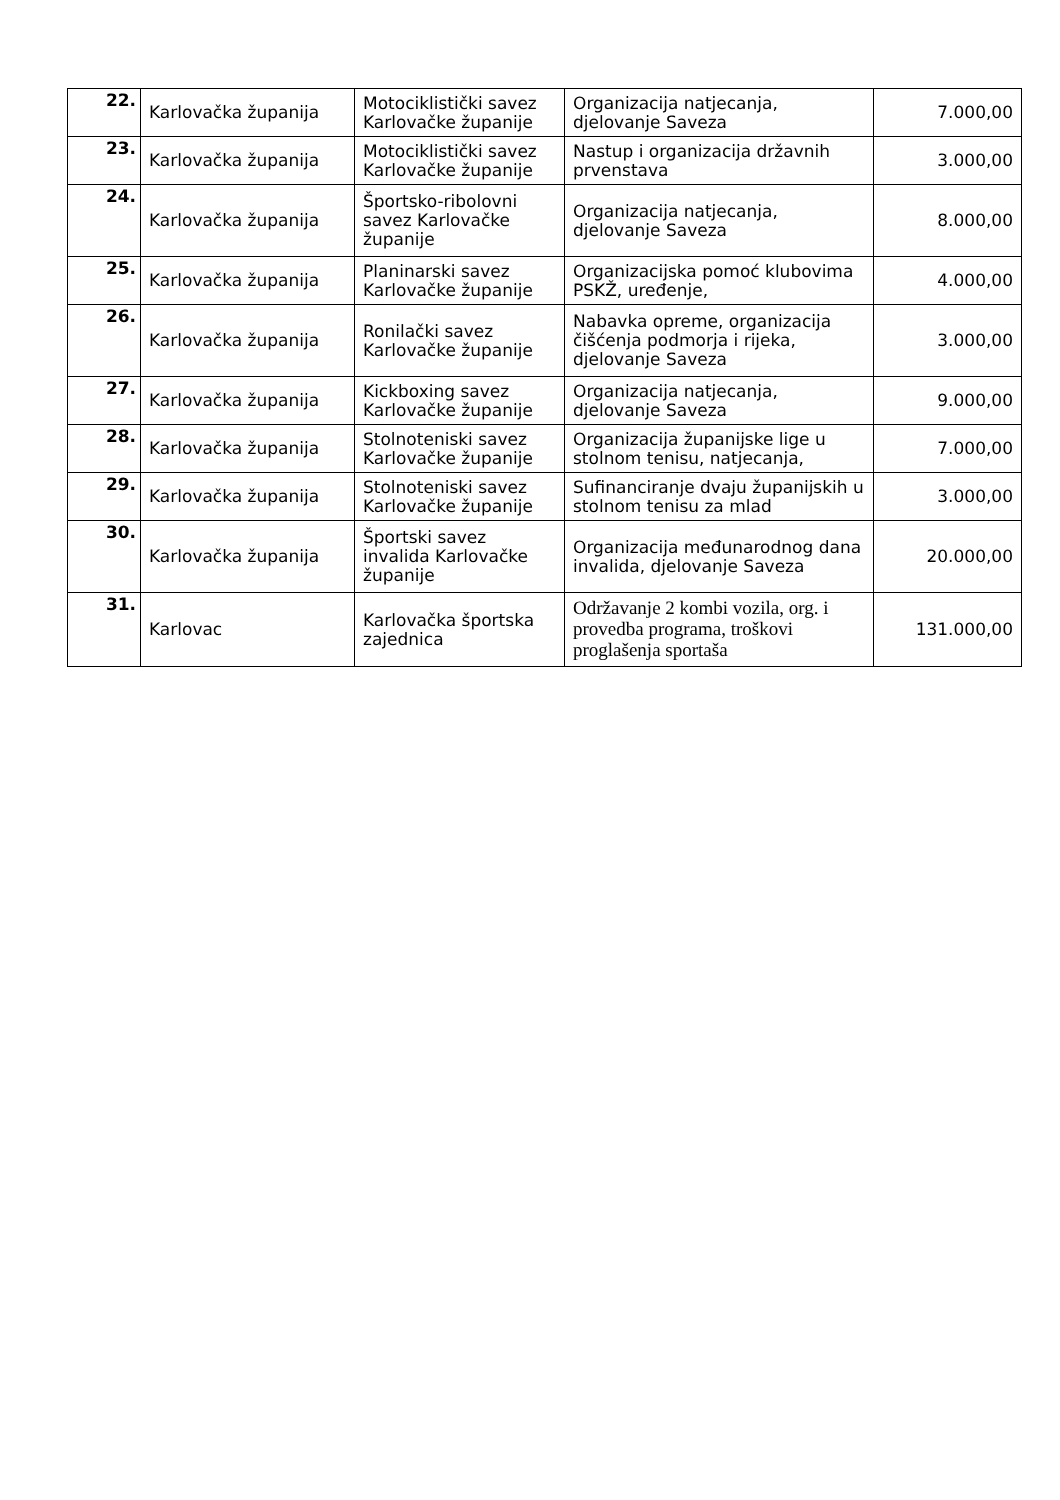| 22. | Karlovačka županija | Motociklistički savez Karlovačke županije | Organizacija natjecanja, djelovanje Saveza | 7.000,00 |
| 23. | Karlovačka županija | Motociklistički savez Karlovačke županije | Nastup i organizacija državnih prvenstava | 3.000,00 |
| 24. | Karlovačka županija | Športsko-ribolovni savez Karlovačke županije | Organizacija natjecanja, djelovanje Saveza | 8.000,00 |
| 25. | Karlovačka županija | Planinarski savez Karlovačke županije | Organizacijska pomoć klubovima PSKŽ, uređenje, | 4.000,00 |
| 26. | Karlovačka županija | Ronilački savez Karlovačke županije | Nabavka opreme, organizacija čišćenja podmorja i rijeka, djelovanje Saveza | 3.000,00 |
| 27. | Karlovačka županija | Kickboxing savez Karlovačke županije | Organizacija natjecanja, djelovanje Saveza | 9.000,00 |
| 28. | Karlovačka županija | Stolnoteniski savez Karlovačke županije | Organizacija županijske lige u stolnom tenisu, natjecanja, | 7.000,00 |
| 29. | Karlovačka županija | Stolnoteniski savez Karlovačke županije | Sufinanciranje dvaju županijskih u stolnom tenisu za mlad | 3.000,00 |
| 30. | Karlovačka županija | Športski savez invalida Karlovačke županije | Organizacija međunarodnog dana invalida, djelovanje Saveza | 20.000,00 |
| 31. | Karlovac | Karlovačka športska zajednica | Održavanje 2 kombi vozila, org. i provedba programa, troškovi proglašenja sportaša | 131.000,00 |